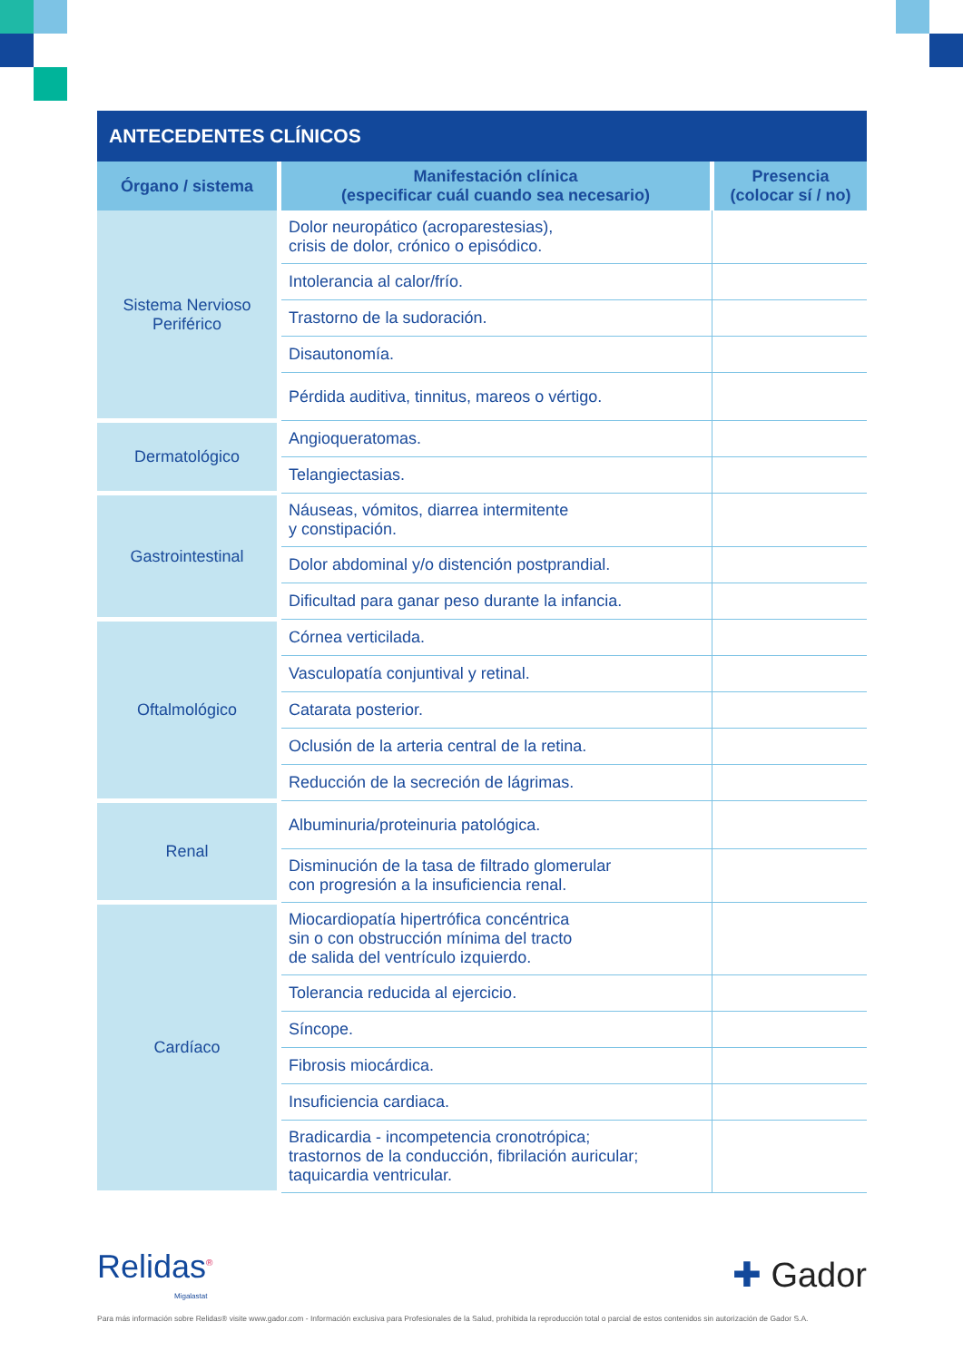ANTECEDENTES CLÍNICOS
| Órgano / sistema | Manifestación clínica (especificar cuál cuando sea necesario) | Presencia (colocar sí / no) |
| --- | --- | --- |
| Sistema Nervioso Periférico | Dolor neuropático (acroparestesias), crisis de dolor, crónico o episódico. | |
| | Intolerancia al calor/frío. | |
| | Trastorno de la sudoración. | |
| | Disautonomía. | |
| | Pérdida auditiva, tinnitus, mareos o vértigo. | |
| Dermatológico | Angioqueratomas. | |
| | Telangiectasias. | |
| Gastrointestinal | Náuseas, vómitos, diarrea intermitente y constipación. | |
| | Dolor abdominal y/o distención postprandial. | |
| | Dificultad para ganar peso durante la infancia. | |
| Oftalmológico | Córnea verticilada. | |
| | Vasculopatía conjuntival y retinal. | |
| | Catarata posterior. | |
| | Oclusión de la arteria central de la retina. | |
| | Reducción de la secreción de lágrimas. | |
| Renal | Albuminuria/proteinuria patológica. | |
| | Disminución de la tasa de filtrado glomerular con progresión a la insuficiencia renal. | |
| Cardíaco | Miocardiopatía hipertrófica concéntrica sin o con obstrucción mínima del tracto de salida del ventrículo izquierdo. | |
| | Tolerancia reducida al ejercicio. | |
| | Síncope. | |
| | Fibrosis miocárdica. | |
| | Insuficiencia cardiaca. | |
| | Bradicardia - incompetencia cronotrópica; trastornos de la conducción, fibrilación auricular; taquicardia ventricular. | |
Relidas<sup>®</sup>
Migalastat
✚ Gador
Para más información sobre Relidas® visite www.gador.com - Información exclusiva para Profesionales de la Salud, prohibida la reproducción total o parcial de estos contenidos sin autorización de Gador S.A.